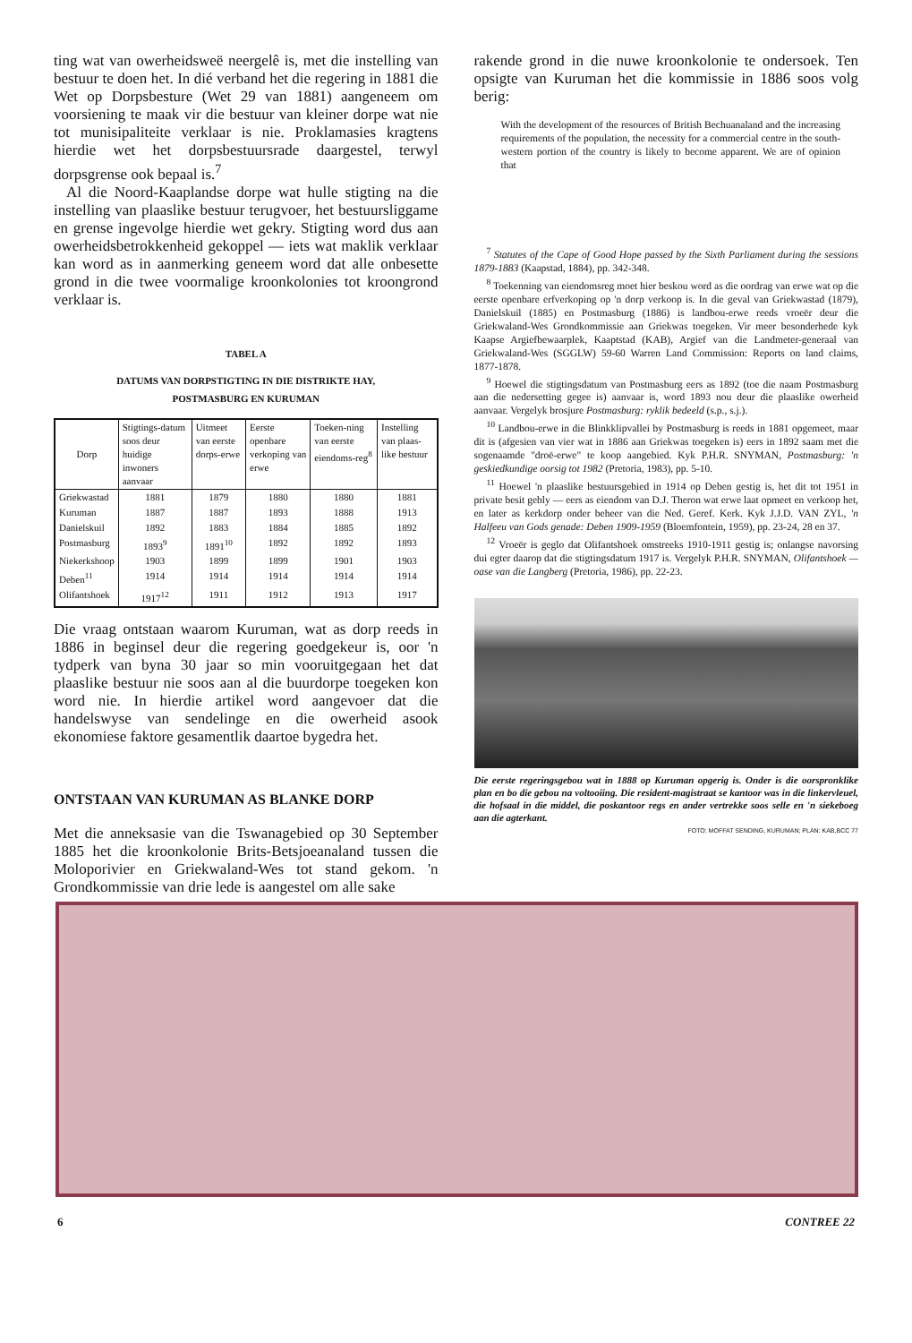ting wat van owerheidsweë neergelê is, met die instelling van bestuur te doen het. In dié verband het die regering in 1881 die Wet op Dorpsbesture (Wet 29 van 1881) aangeneem om voorsiening te maak vir die bestuur van kleiner dorpe wat nie tot munisipaliteite verklaar is nie. Proklamasies kragtens hierdie wet het dorpsbestuursrade daargestel, terwyl dorpsgrense ook bepaal is.<sup>7</sup>
Al die Noord-Kaaplandse dorpe wat hulle stigting na die instelling van plaaslike bestuur terugvoer, het bestuursliggame en grense ingevolge hierdie wet gekry. Stigting word dus aan owerheidsbetrokkenheid gekoppel — iets wat maklik verklaar kan word as in aanmerking geneem word dat alle onbesette grond in die twee voormalige kroonkolonies tot kroongrond verklaar is.
TABEL A
DATUMS VAN DORPSTIGTING IN DIE DISTRIKTE HAY,
POSTMASBURG EN KURUMAN
| Dorp | Stigtings-datum soos deur huidige inwoners aanvaar | Uitmeet van eerste dorps-erwe | Eerste openbare verkoping van erwe | Toeken-ning van eerste eiendoms-reg<sup>8</sup> | Instelling van plaas-like bestuur |
| --- | --- | --- | --- | --- | --- |
| Griekwastad | 1881 | 1879 | 1880 | 1880 | 1881 |
| Kuruman | 1887 | 1887 | 1893 | 1888 | 1913 |
| Danielskuil | 1892 | 1883 | 1884 | 1885 | 1892 |
| Postmasburg | 1893<sup>9</sup> | 1891<sup>10</sup> | 1892 | 1892 | 1893 |
| Niekerkshoop | 1903 | 1899 | 1899 | 1901 | 1903 |
| Deben<sup>11</sup> | 1914 | 1914 | 1914 | 1914 | 1914 |
| Olifantshoek | 1917<sup>12</sup> | 1911 | 1912 | 1913 | 1917 |
Die vraag ontstaan waarom Kuruman, wat as dorp reeds in 1886 in beginsel deur die regering goedgekeur is, oor 'n tydperk van byna 30 jaar so min vooruitgegaan het dat plaaslike bestuur nie soos aan al die buurdorpe toegeken kon word nie. In hierdie artikel word aangevoer dat die handelswyse van sendelinge en die owerheid asook ekonomiese faktore gesamentlik daartoe bygedra het.
ONTSTAAN VAN KURUMAN AS BLANKE DORP
Met die anneksasie van die Tswanagebied op 30 September 1885 het die kroonkolonie Brits-Betsjoeanaland tussen die Moloporivier en Griekwaland-Wes tot stand gekom. 'n Grondkommissie van drie lede is aangestel om alle sake
rakende grond in die nuwe kroonkolonie te ondersoek. Ten opsigte van Kuruman het die kommissie in 1886 soos volg berig:
With the development of the resources of British Bechuanaland and the increasing requirements of the population, the necessity for a commercial centre in the south-western portion of the country is likely to become apparent. We are of opinion that
<sup>7</sup> Statutes of the Cape of Good Hope passed by the Sixth Parliament during the sessions 1879-1883 (Kaapstad, 1884), pp. 342-348.
<sup>8</sup> Toekenning van eiendomsreg moet hier beskou word as die oordrag van erwe wat op die eerste openbare erfverkoping op 'n dorp verkoop is. In die geval van Griekwastad (1879), Danielskuil (1885) en Postmasburg (1886) is landbou-erwe reeds vroeër deur die Griekwaland-Wes Grondkommissie aan Griekwas toegeken. Vir meer besonderhede kyk Kaapse Argiefbewaarplek, Kaaptstad (KAB), Argief van die Landmeter-generaal van Griekwaland-Wes (SGGLW) 59-60 Warren Land Commission: Reports on land claims, 1877-1878.
<sup>9</sup> Hoewel die stigtingsdatum van Postmasburg eers as 1892 (toe die naam Postmasburg aan die nedersetting gegee is) aanvaar is, word 1893 nou deur die plaaslike owerheid aanvaar. Vergelyk brosjure Postmasburg: ryklik bedeeld (s.p., s.j.).
<sup>10</sup> Landbou-erwe in die Blinkklipvallei by Postmasburg is reeds in 1881 opgemeet, maar dit is (afgesien van vier wat in 1886 aan Griekwas toegeken is) eers in 1892 saam met die sogenaamde "droë-erwe" te koop aangebied. Kyk P.H.R. SNYMAN, Postmasburg: 'n geskiedkundige oorsig tot 1982 (Pretoria, 1983), pp. 5-10.
<sup>11</sup> Hoewel 'n plaaslike bestuursgebied in 1914 op Deben gestig is, het dit tot 1951 in private besit gebly — eers as eiendom van D.J. Theron wat erwe laat opmeet en verkoop het, en later as kerkdorp onder beheer van die Ned. Geref. Kerk. Kyk J.J.D. VAN ZYL, 'n Halfeeu van Gods genade: Deben 1909-1959 (Bloemfontein, 1959), pp. 23-24, 28 en 37.
<sup>12</sup> Vroeër is geglo dat Olifantshoek omstreeks 1910-1911 gestig is; onlangse navorsing dui egter daarop dat die stigtingsdatum 1917 is. Vergelyk P.H.R. SNYMAN, Olifantshoek — oase van die Langberg (Pretoria, 1986), pp. 22-23.
Die eerste regeringsgebou wat in 1888 op Kuruman opgerig is. Onder is die oorspronklike plan en bo die gebou na voltooiing. Die resident-magistraat se kantoor was in die linkervleuel, die hofsaal in die middel, die poskantoor regs en ander vertrekke soos selle en 'n siekeboeg aan die agterkant.
FOTO: MOFFAT SENDING, KURUMAN; PLAN: KAB,BCC 77
6 CONTREE 22